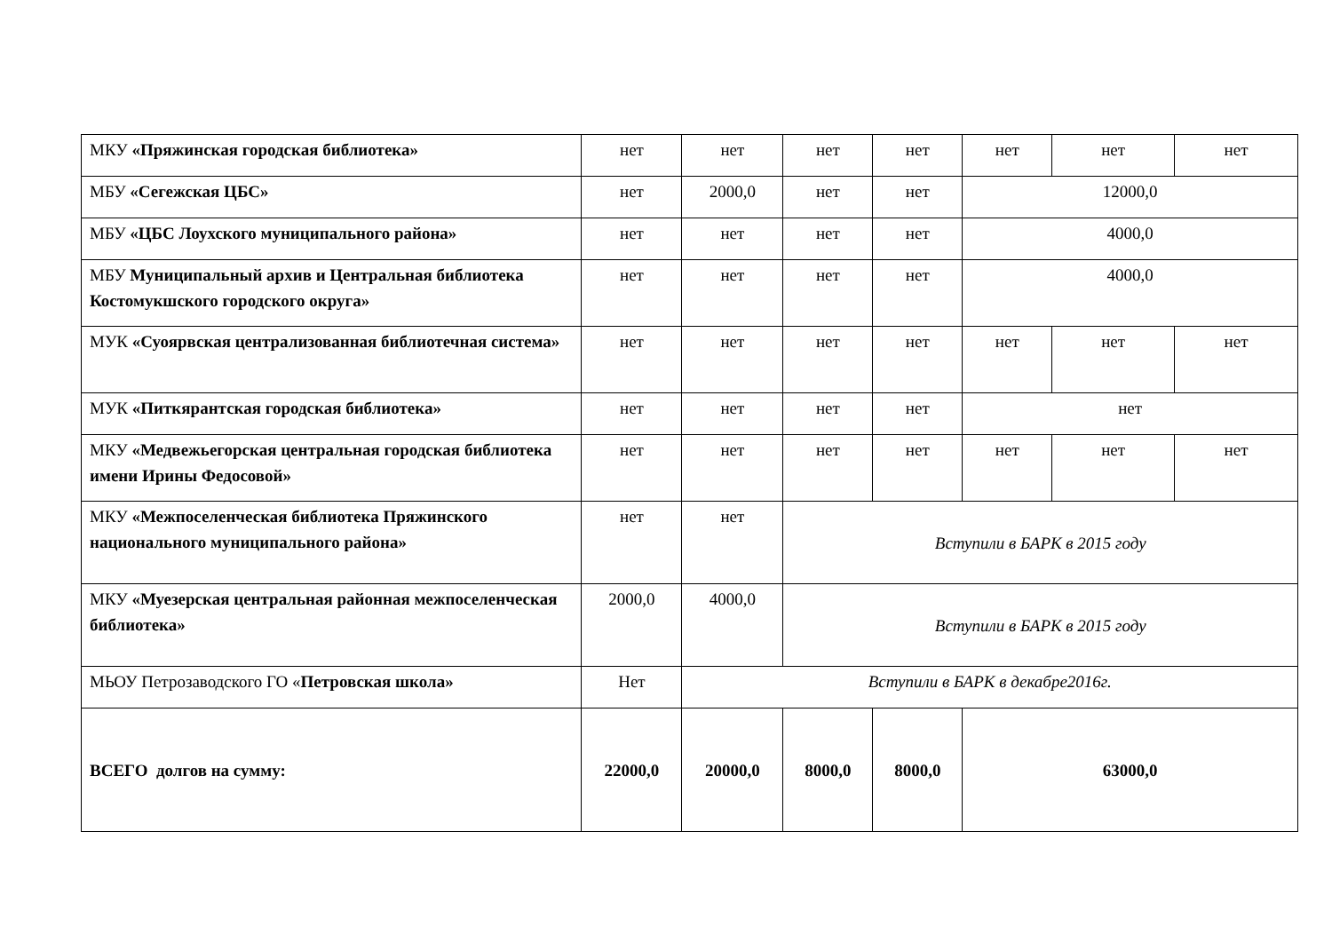| МКУ «Пряжинская городская библиотека» | нет | нет | нет | нет | нет | нет | нет |
| МБУ «Сегежская ЦБС» | нет | 2000,0 | нет | нет | 12000,0 | | |
| МБУ «ЦБС Лоухского муниципального района» | нет | нет | нет | нет | 4000,0 | | |
| МБУ Муниципальный архив и Центральная библиотека Костомукшского городского округа» | нет | нет | нет | нет | 4000,0 | | |
| МУК «Суоярвская централизованная библиотечная система» | нет | нет | нет | нет | нет | нет | нет |
| МУК «Питкярантская городская библиотека» | нет | нет | нет | нет | нет | | |
| МКУ «Медвежьегорская центральная городская библиотека имени Ирины Федосовой» | нет | нет | нет | нет | нет | нет | нет |
| МКУ «Межпоселенческая библиотека Пряжинского национального муниципального района» | нет | нет | Вступили в БАРК в 2015 году | | | | |
| МКУ «Муезерская центральная районная межпоселенческая библиотека» | 2000,0 | 4000,0 | Вступили в БАРК в 2015 году | | | | |
| МЬОУ Петрозаводского ГО « Петровская школа» | Нет | Вступили в БАРК в декабре2016г. | | | | | |
| ВСЕГО долгов на сумму: | 22000,0 | 20000,0 | 8000,0 | 8000,0 | 63000,0 | | |